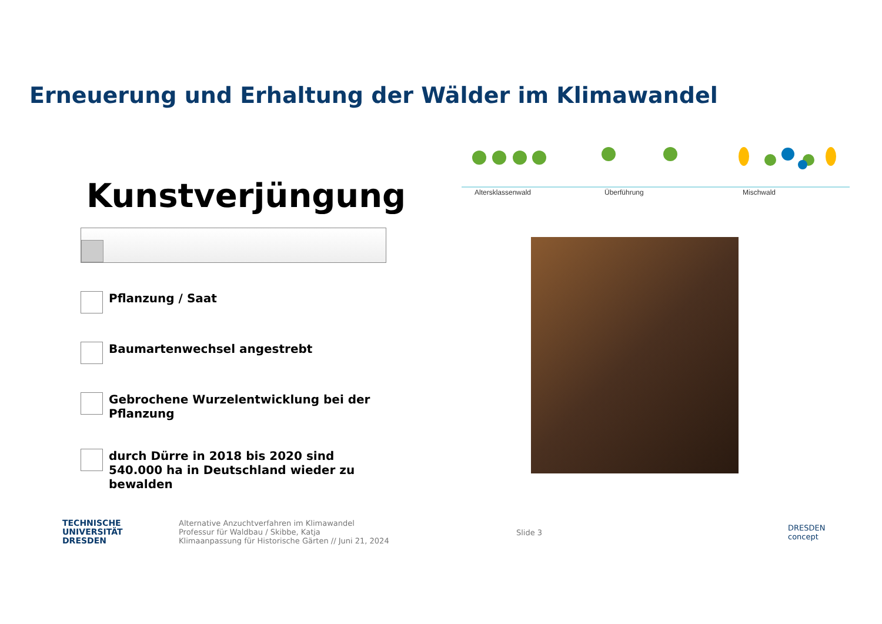Erneuerung und Erhaltung der Wälder im Klimawandel
Altersklassenwald Überführung Mischwald
Kunstverjüngung
Pflanzung / Saat
Baumartenwechsel angestrebt
Gebrochene Wurzelentwicklung bei der Pflanzung
durch Dürre in 2018 bis 2020 sind 540.000 ha in Deutschland wieder zu bewalden
TECHNISCHE
UNIVERSITÄT
DRESDEN
Alternative Anzuchtverfahren im Klimawandel
Professur für Waldbau / Skibbe, Katja
Klimaanpassung für Historische Gärten // Juni 21, 2024
Slide 3
DRESDEN
concept